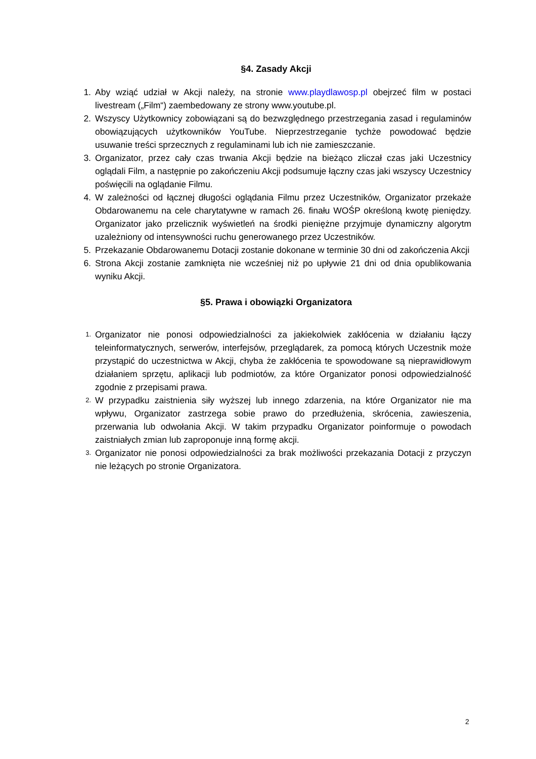§4. Zasady Akcji
1. Aby wziąć udział w Akcji należy, na stronie www.playdlawosp.pl obejrzeć film w postaci livestream („Film“) zaembedowany ze strony www.youtube.pl.
2. Wszyscy Użytkownicy zobowiązani są do bezwzględnego przestrzegania zasad i regulaminów obowiązujących użytkowników YouTube. Nieprzestrzeganie tychże powodować będzie usuwanie treści sprzecznych z regulaminami lub ich nie zamieszczanie.
3. Organizator, przez cały czas trwania Akcji będzie na bieżąco zliczał czas jaki Uczestnicy oglądali Film, a następnie po zakończeniu Akcji podsumuje łączny czas jaki wszyscy Uczestnicy poświęcili na oglądanie Filmu.
4. W zależności od łącznej długości oglądania Filmu przez Uczestników, Organizator przekaże Obdarowanemu na cele charytatywne w ramach 26. finału WOŚP określoną kwotę pieniędzy. Organizator jako przelicznik wyświetleń na środki pieniężne przyjmuje dynamiczny algorytm uzależniony od intensywności ruchu generowanego przez Uczestników.
5. Przekazanie Obdarowanemu Dotacji zostanie dokonane w terminie 30 dni od zakończenia Akcji
6. Strona Akcji zostanie zamknięta nie wcześniej niż po upływie 21 dni od dnia opublikowania wyniku Akcji.
§5. Prawa i obowiązki Organizatora
1. Organizator nie ponosi odpowiedzialności za jakiekolwiek zakłócenia w działaniu łączy teleinformatycznych, serwerów, interfejsów, przeglądarek, za pomocą których Uczestnik może przystąpić do uczestnictwa w Akcji, chyba że zakłócenia te spowodowane są nieprawidłowym działaniem sprzętu, aplikacji lub podmiotów, za które Organizator ponosi odpowiedzialność zgodnie z przepisami prawa.
2. W przypadku zaistnienia siły wyższej lub innego zdarzenia, na które Organizator nie ma wpływu, Organizator zastrzega sobie prawo do przedłużenia, skrócenia, zawieszenia, przerwania lub odwołania Akcji. W takim przypadku Organizator poinformuje o powodach zaistniałych zmian lub zaproponuje inną formę akcji.
3. Organizator nie ponosi odpowiedzialności za brak możliwości przekazania Dotacji z przyczyn nie leżących po stronie Organizatora.
2